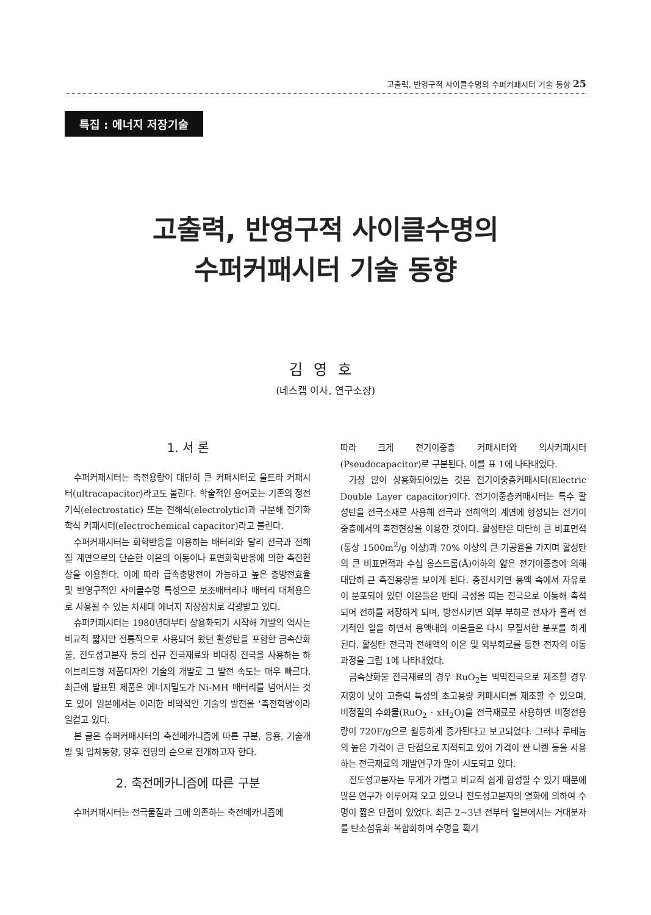고출력, 반영구적 사이클수명의 수퍼커패시터 기술 동향 25
특집 : 에너지 저장기술
고출력, 반영구적 사이클수명의
수퍼커패시터 기술 동향
김영호
(네스캡 이사, 연구소장)
1. 서 론
수퍼커패시터는 축전용량이 대단히 큰 커패시터로 울트라 커패시터(ultracapacitor)라고도 불린다. 학술적인 용어로는 기존의 정전기식(electrostatic) 또는 전해식(electrolytic)과 구분해 전기화학식 커패시터(electrochemical capacitor)라고 불린다.
수퍼커패시터는 화학반응을 이용하는 배터리와 달리 전극과 전해질 계면으로의 단순한 이온의 이동이나 표면화학반응에 의한 축전현상을 이용한다. 이에 따라 급속충방전이 가능하고 높은 충방전효율 및 반영구적인 사이클수명 특성으로 보조배터리나 배터리 대체용으로 사용될 수 있는 차세대 에너지 저장장치로 각광받고 있다.
슈퍼커패시터는 1980년대부터 상용화되기 시작해 개발의 역사는 비교적 짧지만 전통적으로 사용되어 왔던 활성탄을 포함한 금속산화물, 전도성고분자 등의 신규 전극재료와 비대칭 전극을 사용하는 하이브리드형 제품디자인 기술의 개발로 그 발전 속도는 매우 빠르다. 최근에 발표된 제품은 에너지밀도가 Ni-MH 배터리를 넘어서는 것도 있어 일본에서는 이러한 비약적인 기술의 발전을 '축전혁명'이라 일컫고 있다.
본 글은 슈퍼커패시터의 축전메카니즘에 따른 구분, 응용, 기술개발 및 업체동향, 향후 전망의 순으로 전개하고자 한다.
2. 축전메카니즘에 따른 구분
수퍼커패시터는 전극물질과 그에 의존하는 축전메카니즘에
따라 크게 전기이중층 커패시터와 의사커패시터(Pseudocapacitor)로 구분된다. 이를 표 1에 나타내었다.
가장 많이 상용화되어있는 것은 전기이중층커패시터(Electric Double Layer capacitor)이다. 전기이중층커패시터는 특수 활성탄을 전극소재로 사용해 전극과 전해액의 계면에 형성되는 전기이중층에서의 축전현상을 이용한 것이다. 활성탄은 대단히 큰 비표면적(통상 1500m<sup>2</sup>/g 이상)과 70% 이상의 큰 기공율을 가지며 활성탄의 큰 비표면적과 수십 옹스트롬(Å)이하의 얇은 전기이중층에 의해 대단히 큰 축전용량을 보이게 된다. 충전시키면 용액 속에서 자유로이 분포되어 있던 이온들은 반대 극성을 띠는 전극으로 이동해 축적되어 전하를 저장하게 되며, 방전시키면 외부 부하로 전자가 흘러 전기적인 일을 하면서 용액내의 이온들은 다시 무질서한 분포를 하게 된다. 활성탄 전극과 전해액의 이온 및 외부회로를 통한 전자의 이동과정을 그림 1에 나타내었다.
금속산화물 전극재료의 경우 RuO<sub>2</sub>는 박막전극으로 제조할 경우 저항이 낮아 고출력 특성의 초고용량 커패시터를 제조할 수 있으며, 비정질의 수화물(RuO<sub>2</sub> · xH<sub>2</sub>O)을 전극재료로 사용하면 비정전용량이 720F/g으로 월등하게 증가된다고 보고되었다. 그러나 루테늄의 높은 가격이 큰 단점으로 지적되고 있어 가격이 싼 니켈 등을 사용하는 전극재료의 개발연구가 많이 시도되고 있다.
전도성고분자는 무게가 가볍고 비교적 쉽게 합성할 수 있기 때문에 많은 연구가 이루어져 오고 있으나 전도성고분자의 열화에 의하여 수명이 짧은 단점이 있었다. 최근 2~3년 전부터 일본에서는 거대분자를 탄소섬유화 복합화하여 수명을 획기